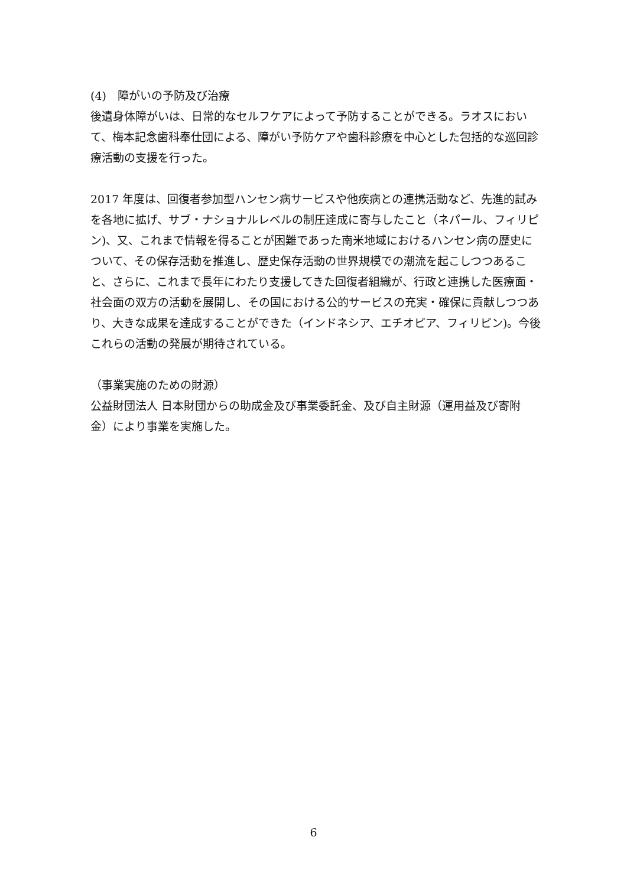(4)　障がいの予防及び治療
後遺身体障がいは、日常的なセルフケアによって予防することができる。ラオスにおいて、梅本記念歯科奉仕団による、障がい予防ケアや歯科診療を中心とした包括的な巡回診療活動の支援を行った。
2017 年度は、回復者参加型ハンセン病サービスや他疾病との連携活動など、先進的試みを各地に拡げ、サブ・ナショナルレベルの制圧達成に寄与したこと（ネパール、フィリピン)、又、これまで情報を得ることが困難であった南米地域におけるハンセン病の歴史について、その保存活動を推進し、歴史保存活動の世界規模での潮流を起こしつつあること、さらに、これまで長年にわたり支援してきた回復者組織が、行政と連携した医療面・社会面の双方の活動を展開し、その国における公的サービスの充実・確保に貢献しつつあり、大きな成果を達成することができた（インドネシア、エチオピア、フィリピン)。今後これらの活動の発展が期待されている。
（事業実施のための財源）
公益財団法人 日本財団からの助成金及び事業委託金、及び自主財源（運用益及び寄附金）により事業を実施した。
6